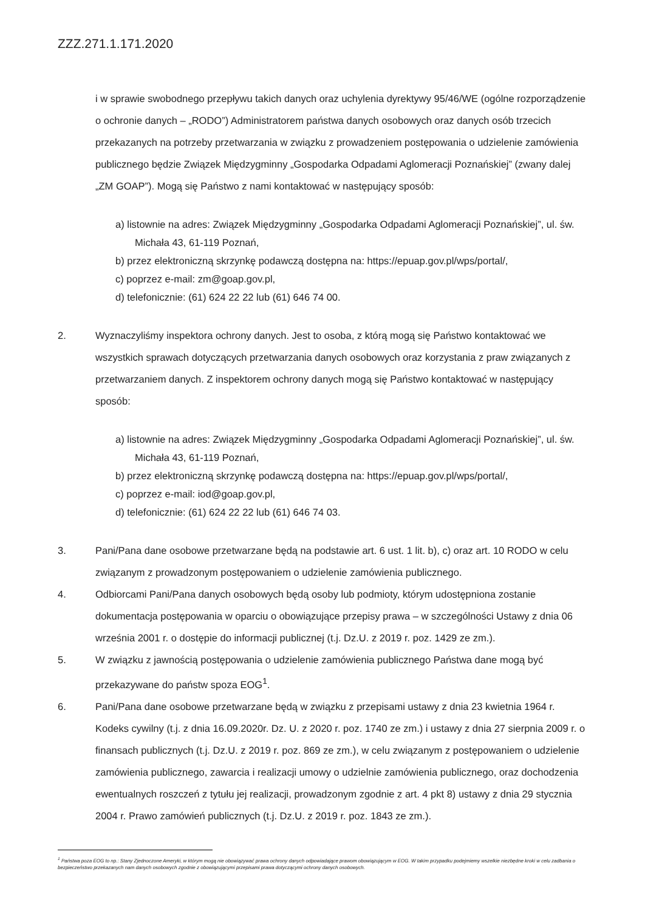ZZZ.271.1.171.2020
i w sprawie swobodnego przepływu takich danych oraz uchylenia dyrektywy 95/46/WE (ogólne rozporządzenie o ochronie danych – „RODO”) Administratorem państwa danych osobowych oraz danych osób trzecich przekazanych na potrzeby przetwarzania w związku z prowadzeniem postępowania o udzielenie zamówienia publicznego będzie Związek Międzygminny „Gospodarka Odpadami Aglomeracji Poznańskiej” (zwany dalej „ZM GOAP”). Mogą się Państwo z nami kontaktować w następujący sposób:
a) listownie na adres: Związek Międzygminny „Gospodarka Odpadami Aglomeracji Poznańskiej”, ul. św. Michała 43, 61-119 Poznań,
b) przez elektroniczną skrzynkę podawczą dostępna na: https://epuap.gov.pl/wps/portal/,
c) poprzez e-mail: zm@goap.gov.pl,
d) telefonicznie: (61) 624 22 22 lub (61) 646 74 00.
2. Wyznaczyliśmy inspektora ochrony danych. Jest to osoba, z którą mogą się Państwo kontaktować we wszystkich sprawach dotyczących przetwarzania danych osobowych oraz korzystania z praw związanych z przetwarzaniem danych. Z inspektorem ochrony danych mogą się Państwo kontaktować w następujący sposób:
a) listownie na adres: Związek Międzygminny „Gospodarka Odpadami Aglomeracji Poznańskiej”, ul. św. Michała 43, 61-119 Poznań,
b) przez elektroniczną skrzynkę podawczą dostępna na: https://epuap.gov.pl/wps/portal/,
c) poprzez e-mail: iod@goap.gov.pl,
d) telefonicznie: (61) 624 22 22 lub (61) 646 74 03.
3. Pani/Pana dane osobowe przetwarzane będą na podstawie art. 6 ust. 1 lit. b), c) oraz art. 10 RODO w celu związanym z prowadzonym postępowaniem o udzielenie zamówienia publicznego.
4. Odbiorcami Pani/Pana danych osobowych będą osoby lub podmioty, którym udostępniona zostanie dokumentacja postępowania w oparciu o obowiązujące przepisy prawa – w szczególności Ustawy z dnia 06 września 2001 r. o dostępie do informacji publicznej (t.j. Dz.U. z 2019 r. poz. 1429 ze zm.).
5. W związku z jawnością postępowania o udzielenie zamówienia publicznego Państwa dane mogą być przekazywane do państw spoza EOG<sup>1</sup>.
6. Pani/Pana dane osobowe przetwarzane będą w związku z przepisami ustawy z dnia 23 kwietnia 1964 r. Kodeks cywilny (t.j. z dnia 16.09.2020r. Dz. U. z 2020 r. poz. 1740 ze zm.) i ustawy z dnia 27 sierpnia 2009 r. o finansach publicznych (t.j. Dz.U. z 2019 r. poz. 869 ze zm.), w celu związanym z postępowaniem o udzielenie zamówienia publicznego, zawarcia i realizacji umowy o udzielnie zamówienia publicznego, oraz dochodzenia ewentualnych roszczeń z tytułu jej realizacji, prowadzonym zgodnie z art. 4 pkt 8) ustawy z dnia 29 stycznia 2004 r. Prawo zamówień publicznych (t.j. Dz.U. z 2019 r. poz. 1843 ze zm.).
<sup>1</sup> Państwa poza EOG to np.: Stany Zjednoczone Ameryki, w którym mogą nie obowiązywać prawa ochrony danych odpowiadające prawom obowiązującym w EOG. W takim przypadku podejmiemy wszelkie niezbędne kroki w celu zadbania o bezpieczeństwo przekazanych nam danych osobowych zgodnie z obowiązującymi przepisami prawa dotyczącymi ochrony danych osobowych.